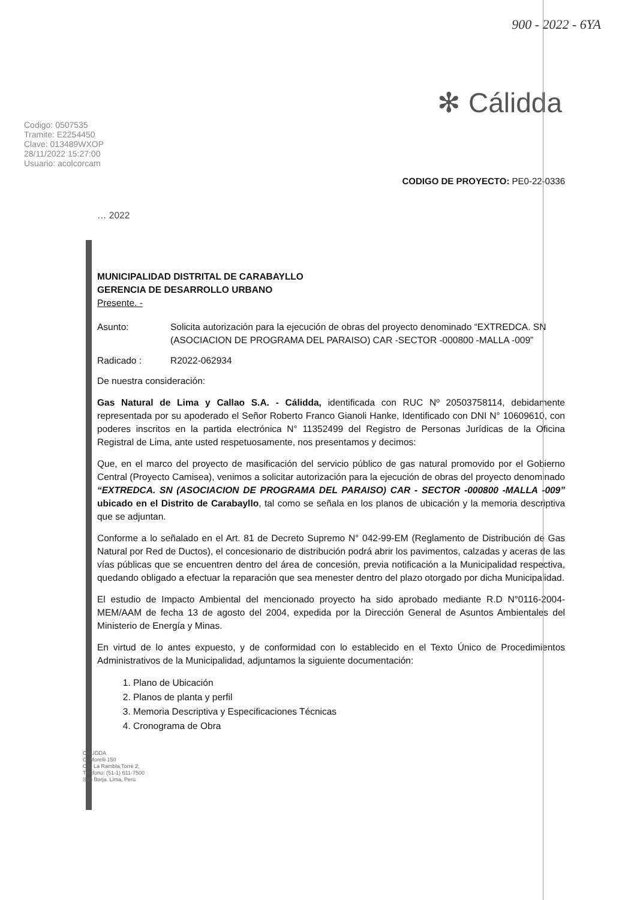900 - 2022 - 6YA
✻ Cálidda
Codigo: 0507535
Tramite: E2254450
Clave: 013489WXOP
28/11/2022 15:27:00
Usuario: acolcorcam
CODIGO DE PROYECTO: PE0-22-0336
… 2022
MUNICIPALIDAD DISTRITAL DE CARABAYLLO
GERENCIA DE DESARROLLO URBANO
Presente. -
Asunto: Solicita autorización para la ejecución de obras del proyecto denominado “EXTREDCA. SN (ASOCIACION DE PROGRAMA DEL PARAISO) CAR -SECTOR -000800 -MALLA -009”
Radicado : R2022-062934
De nuestra consideración:
Gas Natural de Lima y Callao S.A. - Cálidda, identificada con RUC Nº 20503758114, debidamente representada por su apoderado el Señor Roberto Franco Gianoli Hanke, Identificado con DNI N° 10609610, con poderes inscritos en la partida electrónica N° 11352499 del Registro de Personas Jurídicas de la Oficina Registral de Lima, ante usted respetuosamente, nos presentamos y decimos:
Que, en el marco del proyecto de masificación del servicio público de gas natural promovido por el Gobierno Central (Proyecto Camisea), venimos a solicitar autorización para la ejecución de obras del proyecto denominado “EXTREDCA. SN (ASOCIACION DE PROGRAMA DEL PARAISO) CAR - SECTOR -000800 -MALLA -009” ubicado en el Distrito de Carabayllo, tal como se señala en los planos de ubicación y la memoria descriptiva que se adjuntan.
Conforme a lo señalado en el Art. 81 de Decreto Supremo N° 042-99-EM (Reglamento de Distribución de Gas Natural por Red de Ductos), el concesionario de distribución podrá abrir los pavimentos, calzadas y aceras de las vías públicas que se encuentren dentro del área de concesión, previa notificación a la Municipalidad respectiva, quedando obligado a efectuar la reparación que sea menester dentro del plazo otorgado por dicha Municipalidad.
El estudio de Impacto Ambiental del mencionado proyecto ha sido aprobado mediante R.D N°0116-2004-MEM/AAM de fecha 13 de agosto del 2004, expedida por la Dirección General de Asuntos Ambientales del Ministerio de Energía y Minas.
En virtud de lo antes expuesto, y de conformidad con lo establecido en el Texto Único de Procedimientos Administrativos de la Municipalidad, adjuntamos la siguiente documentación:
1. Plano de Ubicación
2. Planos de planta y perfil
3. Memoria Descriptiva y Especificaciones Técnicas
4. Cronograma de Obra
CÁLIDDA
C. Morelli 150
C.C La Rambla,Torre 2,
Teléfono: (51-1) 611-7500
San Borja. Lima, Perú